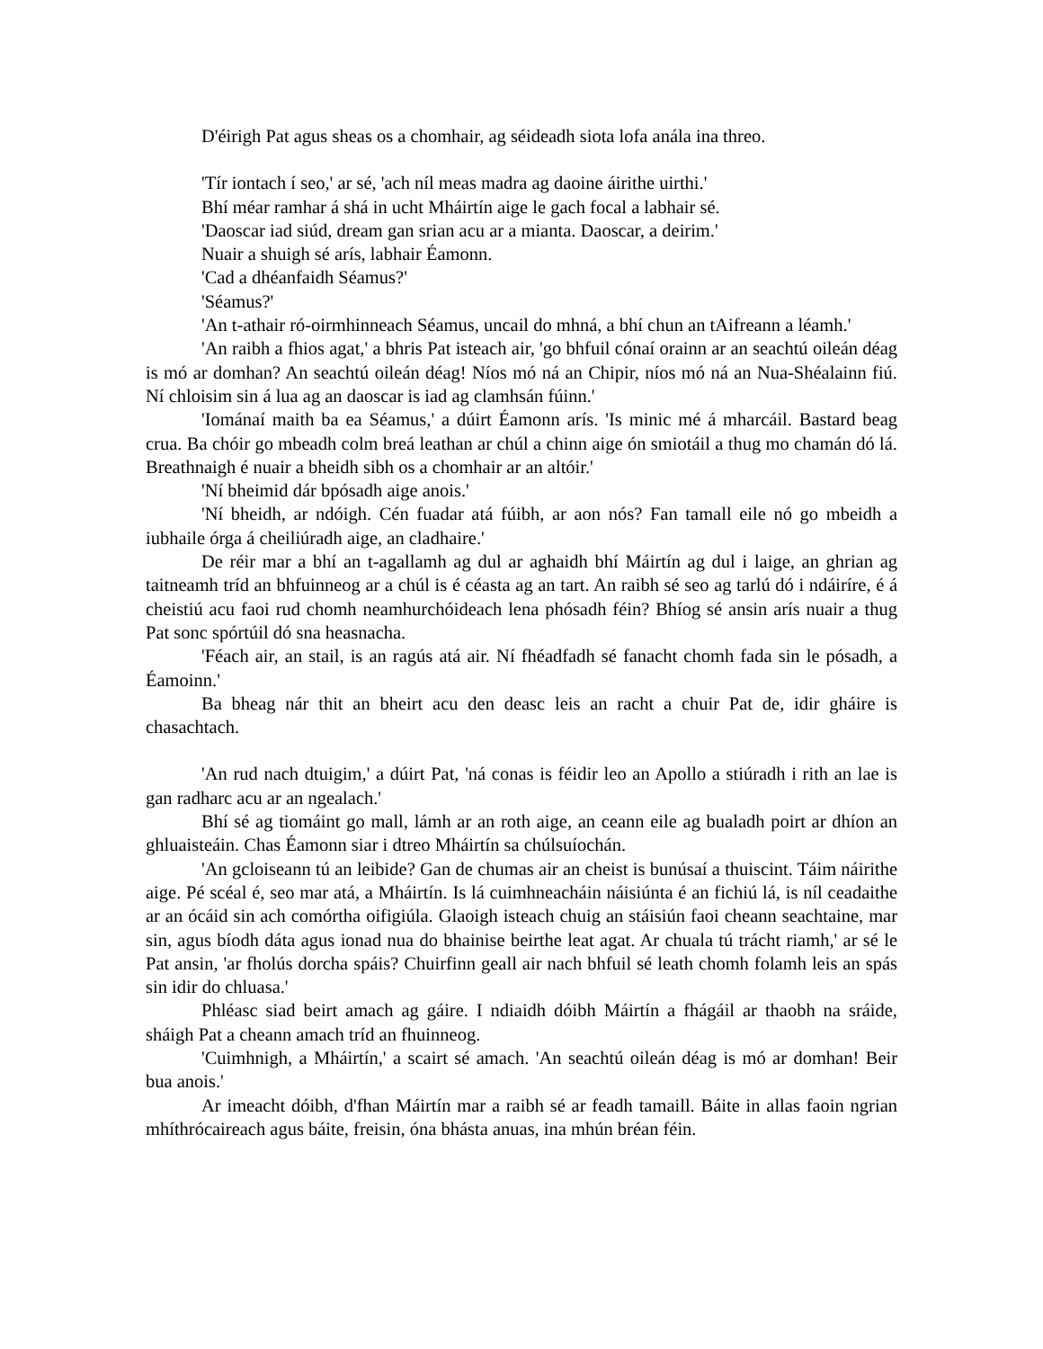D'éirigh Pat agus sheas os a chomhair, ag séideadh siota lofa anála ina threo.
'Tír iontach í seo,' ar sé, 'ach níl meas madra ag daoine áirithe uirthi.'
Bhí méar ramhar á shá in ucht Mháirtín aige le gach focal a labhair sé.
'Daoscar iad siúd, dream gan srian acu ar a mianta. Daoscar, a deirim.'
Nuair a shuigh sé arís, labhair Éamonn.
'Cad a dhéanfaidh Séamus?'
'Séamus?'
'An t-athair ró-oirmhinneach Séamus, uncail do mhná, a bhí chun an tAifreann a léamh.'
'An raibh a fhios agat,' a bhris Pat isteach air, 'go bhfuil cónaí orainn ar an seachtú oileán déag is mó ar domhan? An seachtú oileán déag! Níos mó ná an Chipir, níos mó ná an Nua-Shéalainn fiú. Ní chloisim sin á lua ag an daoscar is iad ag clamhsán fúinn.'
'Iománaí maith ba ea Séamus,' a dúirt Éamonn arís. 'Is minic mé á mharcáil. Bastard beag crua. Ba chóir go mbeadh colm breá leathan ar chúl a chinn aige ón smiotáil a thug mo chamán dó lá. Breathnaigh é nuair a bheidh sibh os a chomhair ar an altóir.'
'Ní bheimid dár bpósadh aige anois.'
'Ní bheidh, ar ndóigh. Cén fuadar atá fúibh, ar aon nós? Fan tamall eile nó go mbeidh a iubhaile órga á cheiliúradh aige, an cladhaire.'
De réir mar a bhí an t-agallamh ag dul ar aghaidh bhí Máirtín ag dul i laige, an ghrian ag taitneamh tríd an bhfuinneog ar a chúl is é céasta ag an tart. An raibh sé seo ag tarlú dó i ndáiríre, é á cheistiú acu faoi rud chomh neamhurchóideach lena phósadh féin? Bhíog sé ansin arís nuair a thug Pat sonc spórtúil dó sna heasnacha.
'Féach air, an stail, is an ragús atá air. Ní fhéadfadh sé fanacht chomh fada sin le pósadh, a Éamoinn.'
Ba bheag nár thit an bheirt acu den deasc leis an racht a chuir Pat de, idir gháire is chasachtach.
'An rud nach dtuigim,' a dúirt Pat, 'ná conas is féidir leo an Apollo a stiúradh i rith an lae is gan radharc acu ar an ngealach.'
Bhí sé ag tiomáint go mall, lámh ar an roth aige, an ceann eile ag bualadh poirt ar dhíon an ghluaisteáin. Chas Éamonn siar i dtreo Mháirtín sa chúlsuíochán.
'An gcloiseann tú an leibide? Gan de chumas air an cheist is bunúsaí a thuiscint. Táim náirithe aige. Pé scéal é, seo mar atá, a Mháirtín. Is lá cuimhneacháin náisiúnta é an fichiú lá, is níl ceadaithe ar an ócáid sin ach comórtha oifigiúla. Glaoigh isteach chuig an stáisiún faoi cheann seachtaine, mar sin, agus bíodh dáta agus ionad nua do bhainise beirthe leat agat. Ar chuala tú trácht riamh,' ar sé le Pat ansin, 'ar fholús dorcha spáis? Chuirfinn geall air nach bhfuil sé leath chomh folamh leis an spás sin idir do chluasa.'
Phléasc siad beirt amach ag gáire. I ndiaidh dóibh Máirtín a fhágáil ar thaobh na sráide, sháigh Pat a cheann amach tríd an fhuinneog.
'Cuimhnigh, a Mháirtín,' a scairt sé amach. 'An seachtú oileán déag is mó ar domhan! Beir bua anois.'
Ar imeacht dóibh, d'fhan Máirtín mar a raibh sé ar feadh tamaill. Báite in allas faoin ngrian mhíthrócaireach agus báite, freisin, óna bhásta anuas, ina mhún bréan féin.